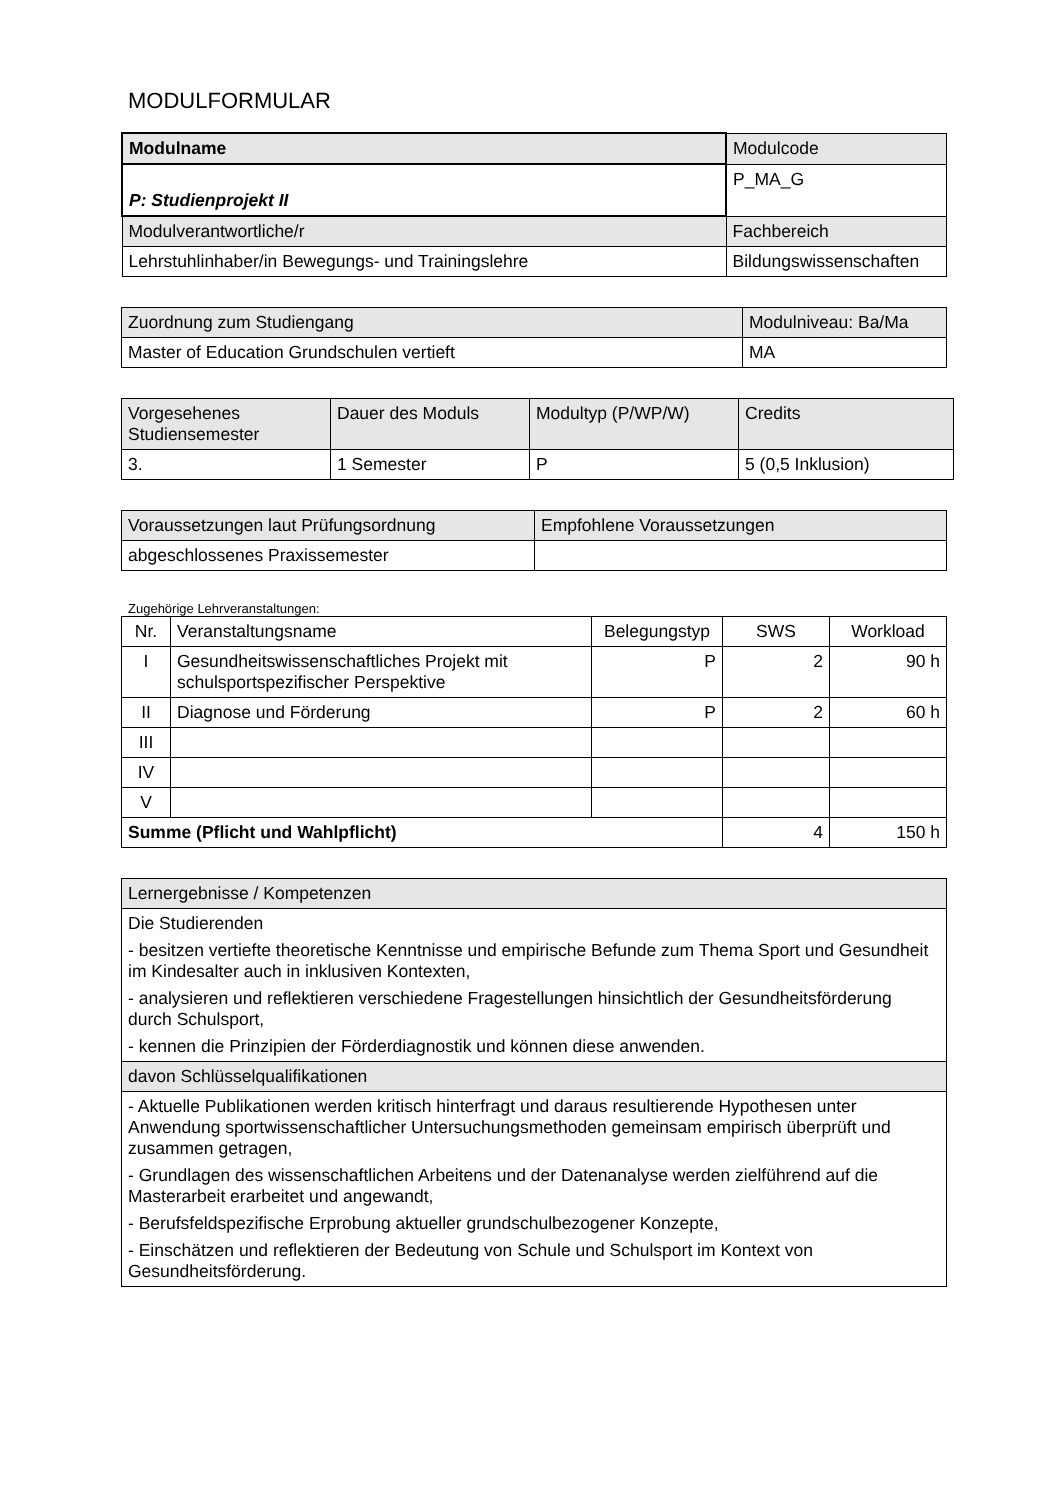MODULFORMULAR
| Modulname | Modulcode |
| --- | --- |
| P: Studienprojekt II | P_MA_G |
| Modulverantwortliche/r | Fachbereich |
| Lehrstuhlinhaber/in Bewegungs- und Trainingslehre | Bildungswissenschaften |
| Zuordnung zum Studiengang | Modulniveau: Ba/Ma |
| --- | --- |
| Master of Education Grundschulen vertieft | MA |
| Vorgesehenes Studiensemester | Dauer des Moduls | Modultyp (P/WP/W) | Credits |
| --- | --- | --- | --- |
| 3. | 1 Semester | P | 5 (0,5 Inklusion) |
| Voraussetzungen laut Prüfungsordnung | Empfohlene Voraussetzungen |
| --- | --- |
| abgeschlossenes Praxissemester | |
Zugehörige Lehrveranstaltungen:
| Nr. | Veranstaltungsname | Belegungstyp | SWS | Workload |
| --- | --- | --- | --- | --- |
| I | Gesundheitswissenschaftliches Projekt mit schulsportspezifischer Perspektive | P | 2 | 90 h |
| II | Diagnose und Förderung | P | 2 | 60 h |
| III | | | | |
| IV | | | | |
| V | | | | |
| Summe (Pflicht und Wahlpflicht) | | | 4 | 150 h |
| Lernergebnisse / Kompetenzen |
| --- |
| Die Studierenden - besitzen vertiefte theoretische Kenntnisse und empirische Befunde zum Thema Sport und Gesundheit im Kindesalter auch in inklusiven Kontexten, - analysieren und reflektieren verschiedene Fragestellungen hinsichtlich der Gesundheitsförderung durch Schulsport, - kennen die Prinzipien der Förderdiagnostik und können diese anwenden. |
| davon Schlüsselqualifikationen |
| - Aktuelle Publikationen werden kritisch hinterfragt und daraus resultierende Hypothesen unter Anwendung sportwissenschaftlicher Untersuchungsmethoden gemeinsam empirisch überprüft und zusammen getragen, - Grundlagen des wissenschaftlichen Arbeitens und der Datenanalyse werden zielführend auf die Masterarbeit erarbeitet und angewandt, - Berufsfeldspezifische Erprobung aktueller grundschulbezogener Konzepte, - Einschätzen und reflektieren der Bedeutung von Schule und Schulsport im Kontext von Gesundheitsförderung. |